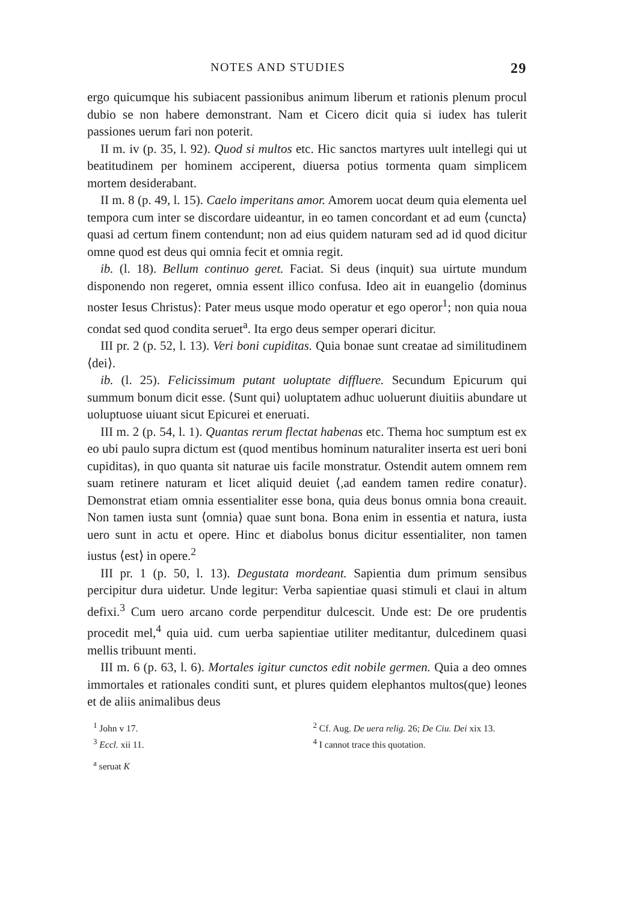NOTES AND STUDIES 29
ergo quicumque his subiacent passionibus animum liberum et rationis plenum procul dubio se non habere demonstrant. Nam et Cicero dicit quia si iudex has tulerit passiones uerum fari non poterit.
II m. iv (p. 35, l. 92). Quod si multos etc. Hic sanctos martyres uult intellegi qui ut beatitudinem per hominem acciperent, diuersa potius tormenta quam simplicem mortem desiderabant.
II m. 8 (p. 49, l. 15). Caelo imperitans amor. Amorem uocat deum quia elementa uel tempora cum inter se discordare uideantur, in eo tamen concordant et ad eum ⟨cuncta⟩ quasi ad certum finem contendunt; non ad eius quidem naturam sed ad id quod dicitur omne quod est deus qui omnia fecit et omnia regit.
ib. (l. 18). Bellum continuo geret. Faciat. Si deus (inquit) sua uirtute mundum disponendo non regeret, omnia essent illico confusa. Ideo ait in euangelio ⟨dominus noster Iesus Christus⟩: Pater meus usque modo operatur et ego operor<sup>1</sup>; non quia noua condat sed quod condita seruet<sup>a</sup>. Ita ergo deus semper operari dicitur.
III pr. 2 (p. 52, l. 13). Veri boni cupiditas. Quia bonae sunt creatae ad similitudinem ⟨dei⟩.
ib. (l. 25). Felicissimum putant uoluptate diffluere. Secundum Epicurum qui summum bonum dicit esse. ⟨Sunt qui⟩ uoluptatem adhuc uoluerunt diuitiis abundare ut uoluptuose uiuant sicut Epicurei et eneruati.
III m. 2 (p. 54, l. 1). Quantas rerum flectat habenas etc. Thema hoc sumptum est ex eo ubi paulo supra dictum est (quod mentibus hominum naturaliter inserta est ueri boni cupiditas), in quo quanta sit naturae uis facile monstratur. Ostendit autem omnem rem suam retinere naturam et licet aliquid deuiet ⟨,ad eandem tamen redire conatur⟩. Demonstrat etiam omnia essentialiter esse bona, quia deus bonus omnia bona creauit. Non tamen iusta sunt ⟨omnia⟩ quae sunt bona. Bona enim in essentia et natura, iusta uero sunt in actu et opere. Hinc et diabolus bonus dicitur essentialiter, non tamen iustus ⟨est⟩ in opere.<sup>2</sup>
III pr. 1 (p. 50, l. 13). Degustata mordeant. Sapientia dum primum sensibus percipitur dura uidetur. Unde legitur: Verba sapientiae quasi stimuli et claui in altum defixi.<sup>3</sup> Cum uero arcano corde perpenditur dulcescit. Unde est: De ore prudentis procedit mel,<sup>4</sup> quia uid. cum uerba sapientiae utiliter meditantur, dulcedinem quasi mellis tribuunt menti.
III m. 6 (p. 63, l. 6). Mortales igitur cunctos edit nobile germen. Quia a deo omnes immortales et rationales conditi sunt, et plures quidem elephantos multos(que) leones et de aliis animalibus deus
<sup>1</sup> John v 17.
<sup>2</sup> Cf. Aug. De uera relig. 26; De Ciu. Dei xix 13.
<sup>3</sup> Eccl. xii 11.
<sup>4</sup> I cannot trace this quotation.
<sup>a</sup> seruat K